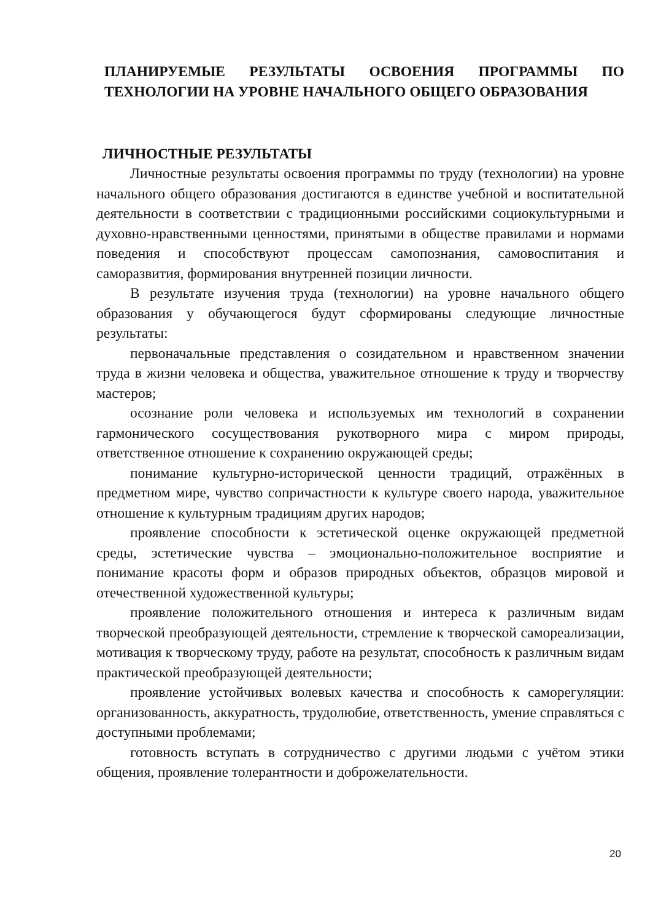ПЛАНИРУЕМЫЕ РЕЗУЛЬТАТЫ ОСВОЕНИЯ ПРОГРАММЫ ПО ТЕХНОЛОГИИ НА УРОВНЕ НАЧАЛЬНОГО ОБЩЕГО ОБРАЗОВАНИЯ
ЛИЧНОСТНЫЕ РЕЗУЛЬТАТЫ
Личностные результаты освоения программы по труду (технологии) на уровне начального общего образования достигаются в единстве учебной и воспитательной деятельности в соответствии с традиционными российскими социокультурными и духовно-нравственными ценностями, принятыми в обществе правилами и нормами поведения и способствуют процессам самопознания, самовоспитания и саморазвития, формирования внутренней позиции личности.
В результате изучения труда (технологии) на уровне начального общего образования у обучающегося будут сформированы следующие личностные результаты:
первоначальные представления о созидательном и нравственном значении труда в жизни человека и общества, уважительное отношение к труду и творчеству мастеров;
осознание роли человека и используемых им технологий в сохранении гармонического сосуществования рукотворного мира с миром природы, ответственное отношение к сохранению окружающей среды;
понимание культурно-исторической ценности традиций, отражённых в предметном мире, чувство сопричастности к культуре своего народа, уважительное отношение к культурным традициям других народов;
проявление способности к эстетической оценке окружающей предметной среды, эстетические чувства – эмоционально-положительное восприятие и понимание красоты форм и образов природных объектов, образцов мировой и отечественной художественной культуры;
проявление положительного отношения и интереса к различным видам творческой преобразующей деятельности, стремление к творческой самореализации, мотивация к творческому труду, работе на результат, способность к различным видам практической преобразующей деятельности;
проявление устойчивых волевых качества и способность к саморегуляции: организованность, аккуратность, трудолюбие, ответственность, умение справляться с доступными проблемами;
готовность вступать в сотрудничество с другими людьми с учётом этики общения, проявление толерантности и доброжелательности.
20